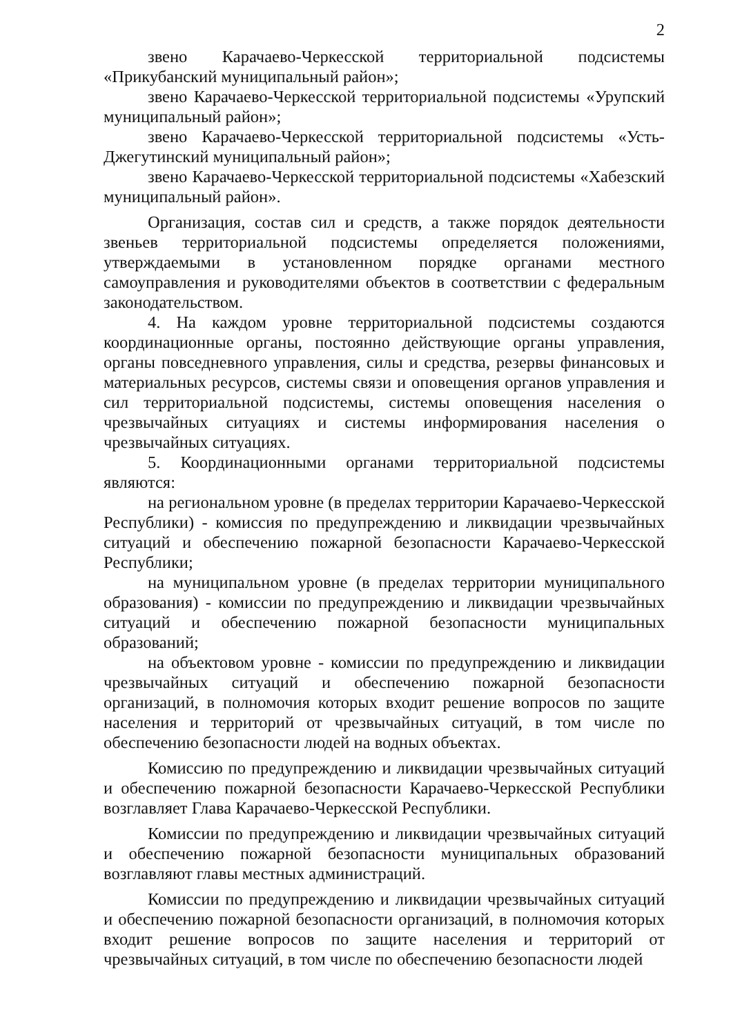2
звено Карачаево-Черкесской территориальной подсистемы «Прикубанский муниципальный район»;
звено Карачаево-Черкесской территориальной подсистемы «Урупский муниципальный район»;
звено Карачаево-Черкесской территориальной подсистемы «Усть-Джегутинский муниципальный район»;
звено Карачаево-Черкесской территориальной подсистемы «Хабезский муниципальный район».
Организация, состав сил и средств, а также порядок деятельности звеньев территориальной подсистемы определяется положениями, утверждаемыми в установленном порядке органами местного самоуправления и руководителями объектов в соответствии с федеральным законодательством.
4. На каждом уровне территориальной подсистемы создаются координационные органы, постоянно действующие органы управления, органы повседневного управления, силы и средства, резервы финансовых и материальных ресурсов, системы связи и оповещения органов управления и сил территориальной подсистемы, системы оповещения населения о чрезвычайных ситуациях и системы информирования населения о чрезвычайных ситуациях.
5. Координационными органами территориальной подсистемы являются:
на региональном уровне (в пределах территории Карачаево-Черкесской Республики) - комиссия по предупреждению и ликвидации чрезвычайных ситуаций и обеспечению пожарной безопасности Карачаево-Черкесской Республики;
на муниципальном уровне (в пределах территории муниципального образования) - комиссии по предупреждению и ликвидации чрезвычайных ситуаций и обеспечению пожарной безопасности муниципальных образований;
на объектовом уровне - комиссии по предупреждению и ликвидации чрезвычайных ситуаций и обеспечению пожарной безопасности организаций, в полномочия которых входит решение вопросов по защите населения и территорий от чрезвычайных ситуаций, в том числе по обеспечению безопасности людей на водных объектах.
Комиссию по предупреждению и ликвидации чрезвычайных ситуаций и обеспечению пожарной безопасности Карачаево-Черкесской Республики возглавляет Глава Карачаево-Черкесской Республики.
Комиссии по предупреждению и ликвидации чрезвычайных ситуаций и обеспечению пожарной безопасности муниципальных образований возглавляют главы местных администраций.
Комиссии по предупреждению и ликвидации чрезвычайных ситуаций и обеспечению пожарной безопасности организаций, в полномочия которых входит решение вопросов по защите населения и территорий от чрезвычайных ситуаций, в том числе по обеспечению безопасности людей